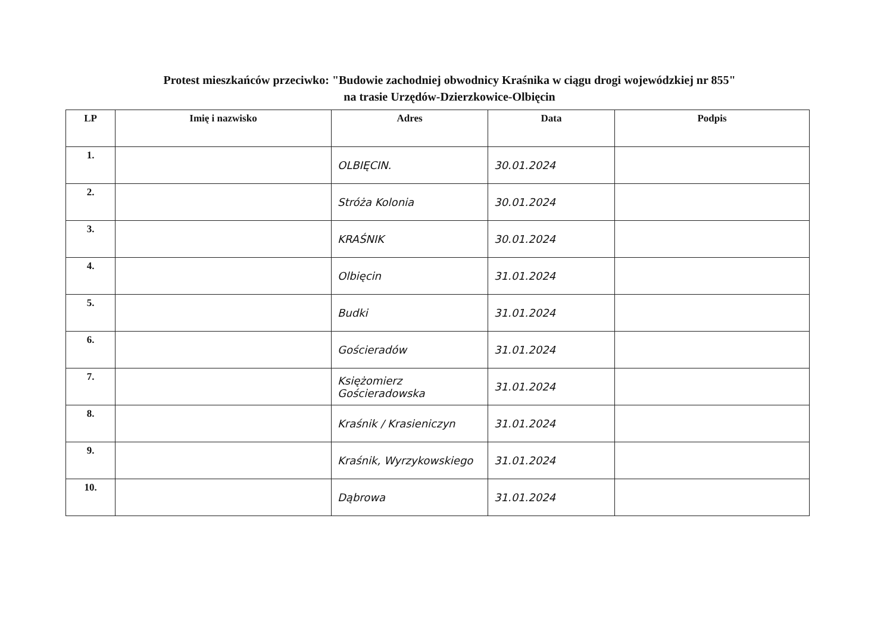Protest mieszkańców przeciwko: "Budowie zachodniej obwodnicy Kraśnika w ciągu drogi wojewódzkiej nr 855"
na trasie Urzędów-Dzierzkowice-Olbięcin
| LP | Imię i nazwisko | Adres | Data | Podpis |
| --- | --- | --- | --- | --- |
| 1. | | OLBIĘCIN. | 30.01.2024 | |
| 2. | | Stróża Kolonia | 30.01.2024 | |
| 3. | | KRAŚNIK | 30.01.2024 | |
| 4. | | Olbięcin | 31.01.2024 | |
| 5. | | Budki | 31.01.2024 | |
| 6. | | Gościeradów | 31.01.2024 | |
| 7. | | Księżomierz Gościeradowska | 31.01.2024 | |
| 8. | | Kraśnik / Krasieniczyn | 31.01.2024 | |
| 9. | | Kraśnik, Wyrzykowskiego | 31.01.2024 | |
| 10. | | Dąbrowa | 31.01.2024 | |